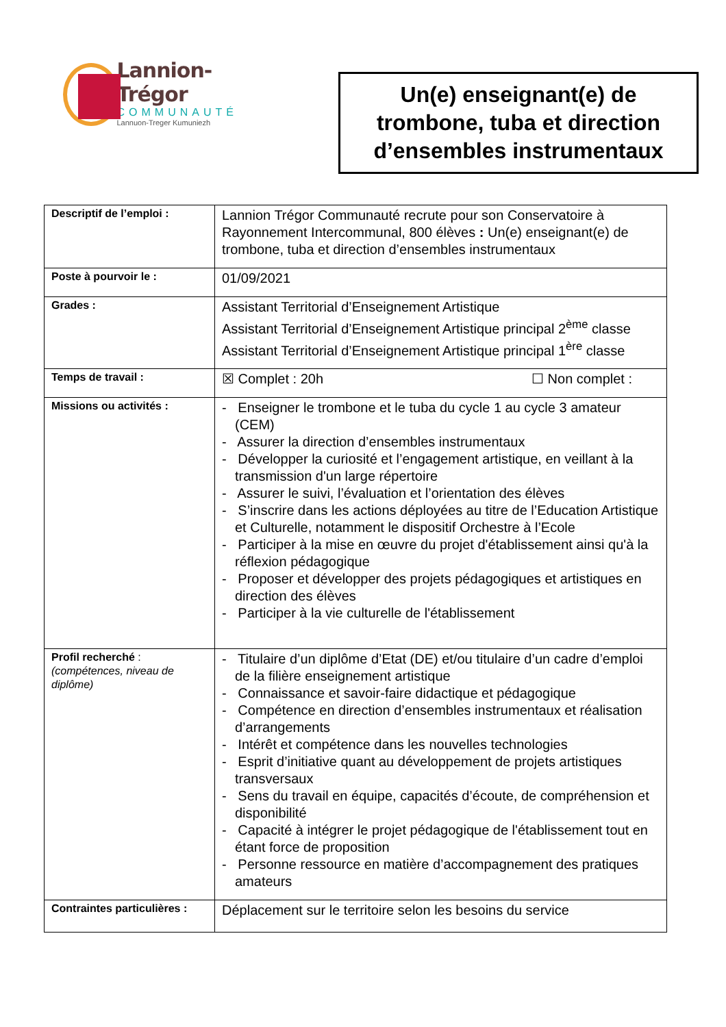Lannion-Trégor
COMMUNAUTÉ
Lannuon-Treger Kumuniezh
Un(e) enseignant(e) de
trombone, tuba et direction
d’ensembles instrumentaux
| Descriptif de l’emploi : | Lannion Trégor Communauté recrute pour son Conservatoire à Rayonnement Intercommunal, 800 élèves : Un(e) enseignant(e) de trombone, tuba et direction d’ensembles instrumentaux |
| Poste à pourvoir le : | 01/09/2021 |
| Grades : | Assistant Territorial d’Enseignement Artistique Assistant Territorial d’Enseignement Artistique principal 2<sup>ème</sup> classe Assistant Territorial d’Enseignement Artistique principal 1<sup>ère</sup> classe |
| Temps de travail : | ☒ Complet : 20h ☐ Non complet : |
| Missions ou activités : | - Enseigner le trombone et le tuba du cycle 1 au cycle 3 amateur (CEM) - Assurer la direction d’ensembles instrumentaux - Développer la curiosité et l’engagement artistique, en veillant à la transmission d'un large répertoire - Assurer le suivi, l’évaluation et l’orientation des élèves - S’inscrire dans les actions déployées au titre de l’Education Artistique et Culturelle, notamment le dispositif Orchestre à l’Ecole - Participer à la mise en œuvre du projet d'établissement ainsi qu'à la réflexion pédagogique - Proposer et développer des projets pédagogiques et artistiques en direction des élèves - Participer à la vie culturelle de l'établissement |
| Profil recherché : (compétences, niveau de diplôme) | - Titulaire d’un diplôme d’Etat (DE) et/ou titulaire d’un cadre d’emploi de la filière enseignement artistique - Connaissance et savoir-faire didactique et pédagogique - Compétence en direction d’ensembles instrumentaux et réalisation d’arrangements - Intérêt et compétence dans les nouvelles technologies - Esprit d’initiative quant au développement de projets artistiques transversaux - Sens du travail en équipe, capacités d’écoute, de compréhension et disponibilité - Capacité à intégrer le projet pédagogique de l'établissement tout en étant force de proposition - Personne ressource en matière d’accompagnement des pratiques amateurs |
| Contraintes particulières : | Déplacement sur le territoire selon les besoins du service |